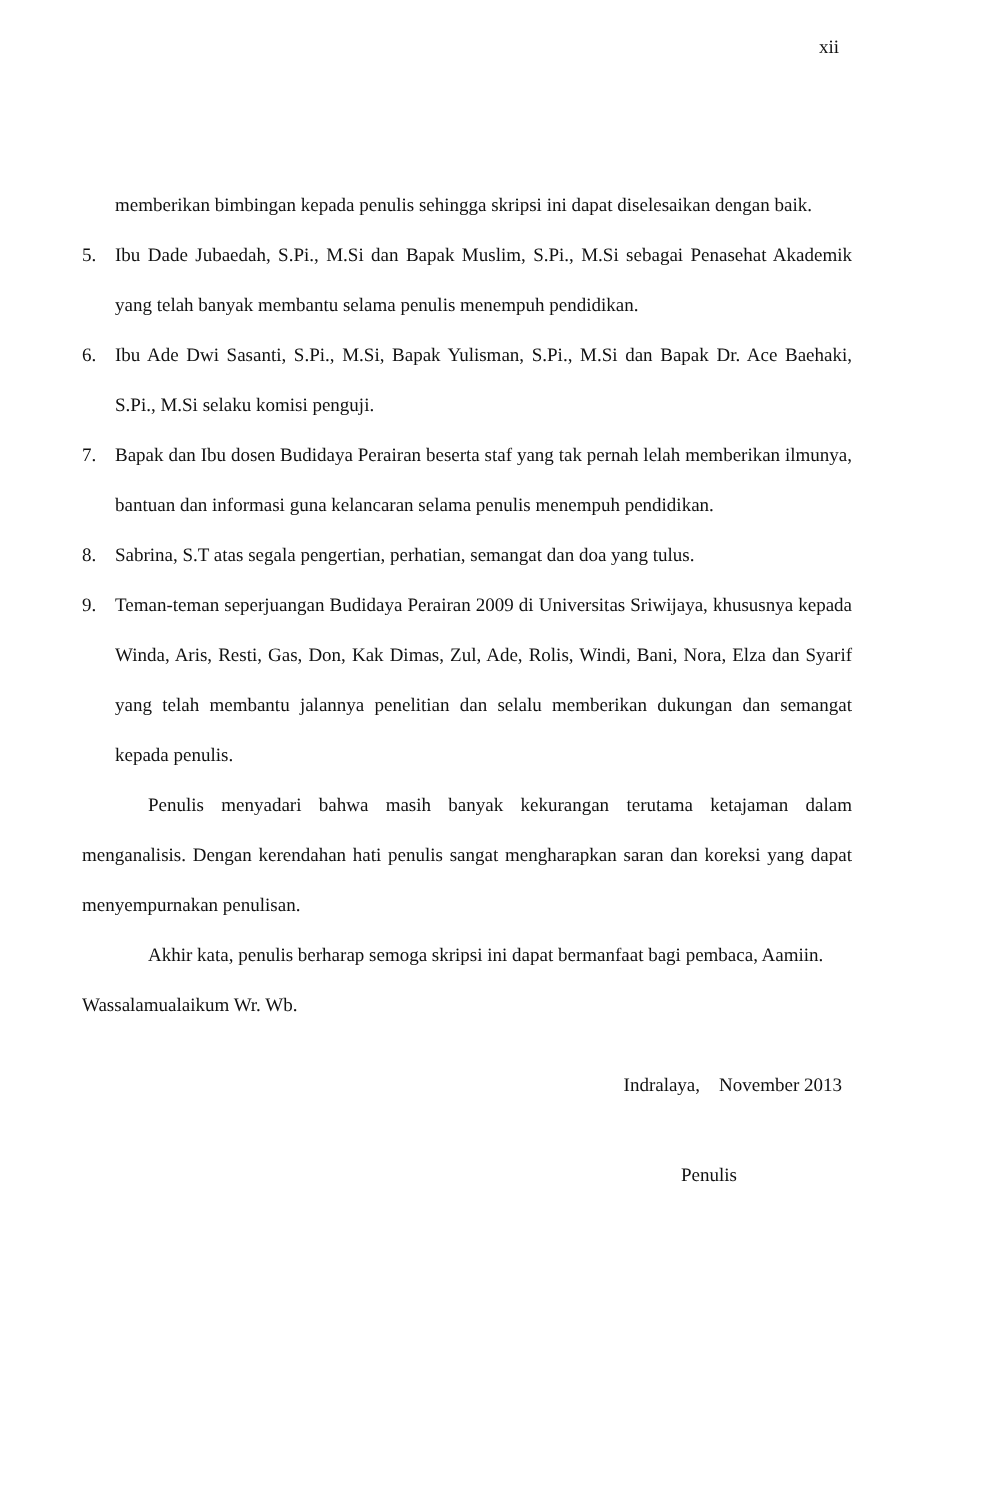xii
memberikan bimbingan kepada penulis sehingga skripsi ini dapat diselesaikan dengan baik.
5. Ibu Dade Jubaedah, S.Pi., M.Si dan Bapak Muslim, S.Pi., M.Si sebagai Penasehat Akademik yang telah banyak membantu selama penulis menempuh pendidikan.
6. Ibu Ade Dwi Sasanti, S.Pi., M.Si, Bapak Yulisman, S.Pi., M.Si dan Bapak Dr. Ace Baehaki, S.Pi., M.Si selaku komisi penguji.
7. Bapak dan Ibu dosen Budidaya Perairan beserta staf yang tak pernah lelah memberikan ilmunya, bantuan dan informasi guna kelancaran selama penulis menempuh pendidikan.
8. Sabrina, S.T atas segala pengertian, perhatian, semangat dan doa yang tulus.
9. Teman-teman seperjuangan Budidaya Perairan 2009 di Universitas Sriwijaya, khususnya kepada Winda, Aris, Resti, Gas, Don, Kak Dimas, Zul, Ade, Rolis, Windi, Bani, Nora, Elza dan Syarif yang telah membantu jalannya penelitian dan selalu memberikan dukungan dan semangat kepada penulis.
Penulis menyadari bahwa masih banyak kekurangan terutama ketajaman dalam menganalisis. Dengan kerendahan hati penulis sangat mengharapkan saran dan koreksi yang dapat menyempurnakan penulisan.
Akhir kata, penulis berharap semoga skripsi ini dapat bermanfaat bagi pembaca, Aamiin.
Wassalamualaikum Wr. Wb.
Indralaya, November 2013
Penulis